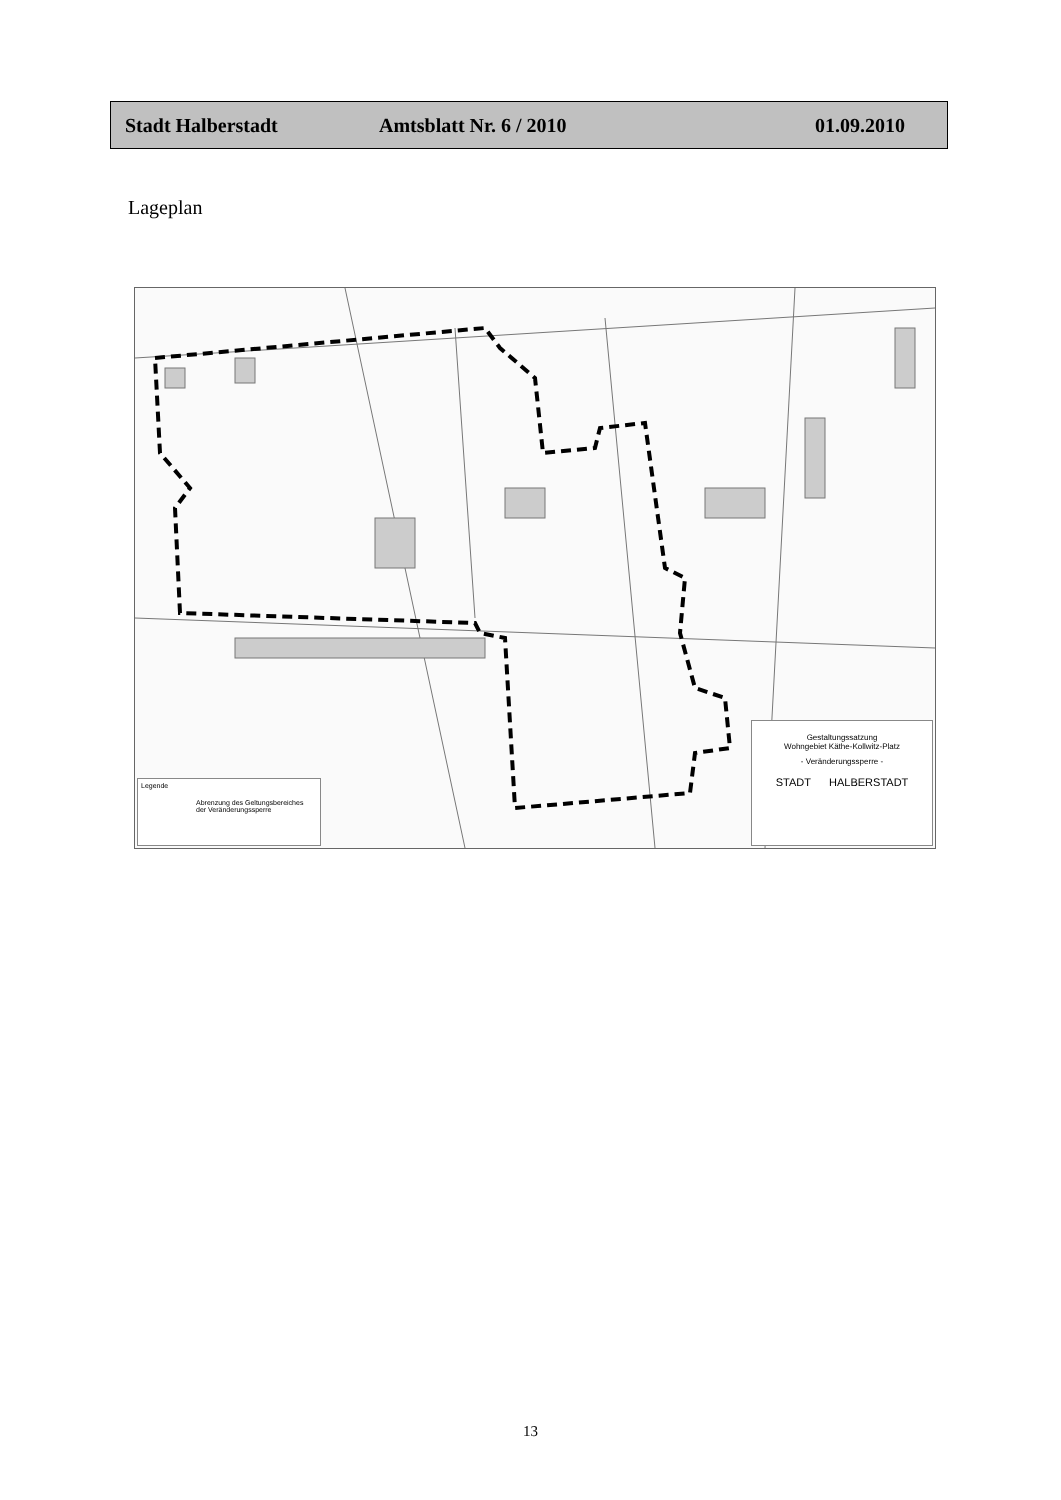Stadt Halberstadt Amtsblatt Nr. 6 / 2010 01.09.2010
Lageplan
Legende
Abrenzung des Geltungsbereiches
der Veränderungssperre
Gestaltungssatzung
Wohngebiet Käthe-Kollwitz-Platz
- Veränderungssperre -
STADT HALBERSTADT
13